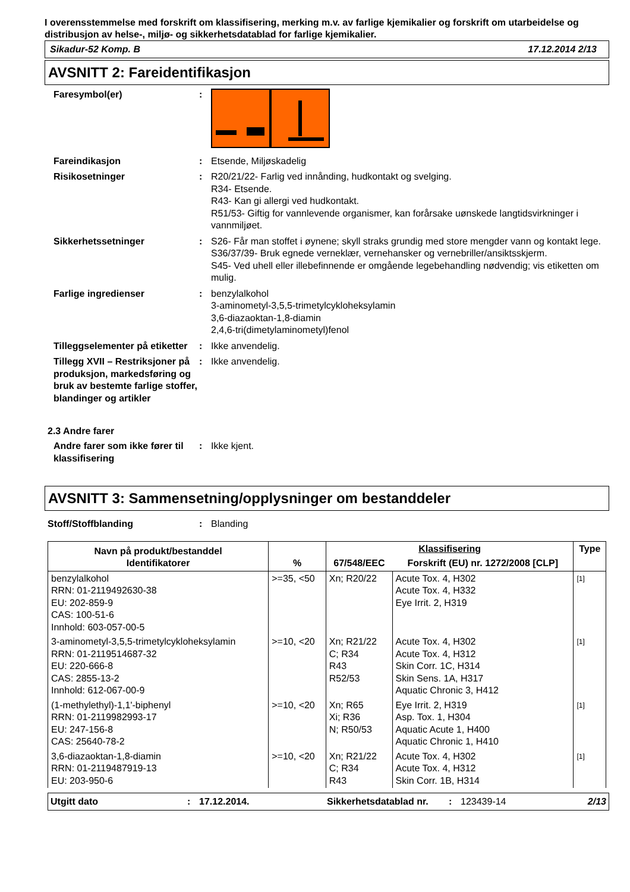I overensstemmelse med forskrift om klassifisering, merking m.v. av farlige kjemikalier og forskrift om utarbeidelse og distribusjon av helse-, miljø- og sikkerhetsdatablad for farlige kjemikalier.
Sikadur-52 Komp. B 17.12.2014 2/13
AVSNITT 2: Fareidentifikasjon
Faresymbol(er) :
Fareindikasjon : Etsende, Miljøskadelig
Risikosetninger : R20/21/22- Farlig ved innånding, hudkontakt og svelging.
R34- Etsende.
R43- Kan gi allergi ved hudkontakt.
R51/53- Giftig for vannlevende organismer, kan forårsake uønskede langtidsvirkninger i vannmiljøet.
Sikkerhetssetninger : S26- Får man stoffet i øynene; skyll straks grundig med store mengder vann og kontakt lege.
S36/37/39- Bruk egnede verneklær, vernehansker og vernebriller/ansiktsskjerm.
S45- Ved uhell eller illebefinnende er omgående legebehandling nødvendig; vis etiketten om mulig.
Farlige ingredienser : benzylalkohol
3-aminometyl-3,5,5-trimetylcykloheksylamin
3,6-diazaoktan-1,8-diamin
2,4,6-tri(dimetylaminometyl)fenol
Tilleggselementer på etiketter
: Ikke anvendelig.
Tillegg XVII – Restriksjoner på produksjon, markedsføring og bruk av bestemte farlige stoffer, blandinger og artikler
: Ikke anvendelig.
2.3 Andre farer
Andre farer som ikke fører til klassifisering
: Ikke kjent.
AVSNITT 3: Sammensetning/opplysninger om bestanddeler
Stoff/Stoffblanding : Blanding
| Navn på produkt/bestanddel Identifikatorer | % | Klassifisering | | Type |
| --- | --- | --- | --- | --- |
| | | 67/548/EEC | Forskrift (EU) nr. 1272/2008 [CLP] | |
| benzylalkohol RRN: 01-2119492630-38 EU: 202-859-9 CAS: 100-51-6 Innhold: 603-057-00-5 | >=35, <50 | Xn; R20/22 | Acute Tox. 4, H302 Acute Tox. 4, H332 Eye Irrit. 2, H319 | [1] |
| 3-aminometyl-3,5,5-trimetylcykloheksylamin RRN: 01-2119514687-32 EU: 220-666-8 CAS: 2855-13-2 Innhold: 612-067-00-9 | >=10, <20 | Xn; R21/22 C; R34 R43 R52/53 | Acute Tox. 4, H302 Acute Tox. 4, H312 Skin Corr. 1C, H314 Skin Sens. 1A, H317 Aquatic Chronic 3, H412 | [1] |
| (1-methylethyl)-1,1'-biphenyl RRN: 01-2119982993-17 EU: 247-156-8 CAS: 25640-78-2 | >=10, <20 | Xn; R65 Xi; R36 N; R50/53 | Eye Irrit. 2, H319 Asp. Tox. 1, H304 Aquatic Acute 1, H400 Aquatic Chronic 1, H410 | [1] |
| 3,6-diazaoktan-1,8-diamin RRN: 01-2119487919-13 EU: 203-950-6 | >=10, <20 | Xn; R21/22 C; R34 R43 | Acute Tox. 4, H302 Acute Tox. 4, H312 Skin Corr. 1B, H314 | [1] |
Utgitt dato: 17.12.2014. Sikkerhetsdatablad nr.: 123439-14 2/13